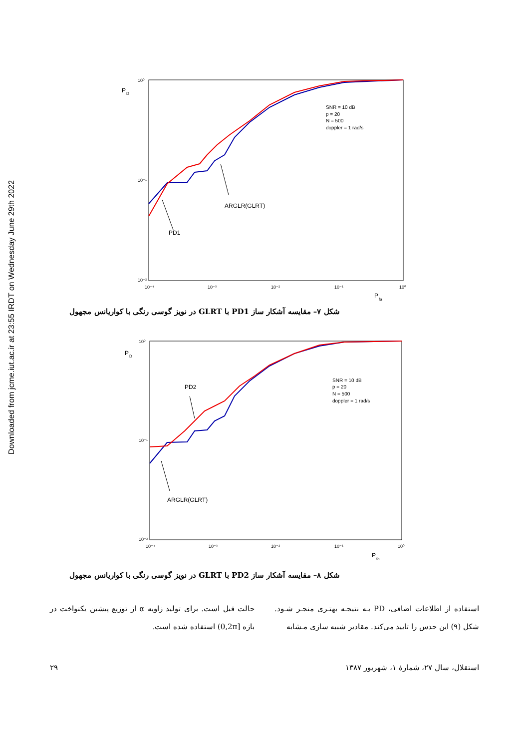Downloaded from jcme.iut.ac.ir at 23:55 IRDT on Wednesday June 29th 2022
P
D
10⁰
10⁻¹
10⁻²
10⁻⁴
10⁻³
10⁻²
10⁻¹
10⁰
P
fa
SNR = 10 dB
p = 20
N = 500
doppler = 1 rad/s
ARGLR(GLRT)
PD1
شکل ۷– مقایسه آشکار ساز PD1 با GLRT در نویز گوسی رنگی با کواریانس مجهول
P
D
10⁰
10⁻¹
10⁻²
10⁻⁴
10⁻³
10⁻²
10⁻¹
10⁰
P
fa
SNR = 10 dB
p = 20
N = 500
doppler = 1 rad/s
PD2
ARGLR(GLRT)
شکل ۸– مقایسه آشکار ساز PD2 با GLRT در نویز گوسی رنگی با کواریانس مجهول
استفاده از اطلاعات اضافی، PD بـه نتیجـه بهتـری منجـر شـود. شکل (۹) این حدس را تایید می‌کند. مقادیر شبیه سازی مـشابه
حالت قبل است. برای تولید زاویه α از توزیع پیشین یکنواخت در بازه [0,2π) استفاده شده است.
استقلال، سال ۲۷، شمارهٔ ۱، شهریور ۱۳۸۷ ۲۹